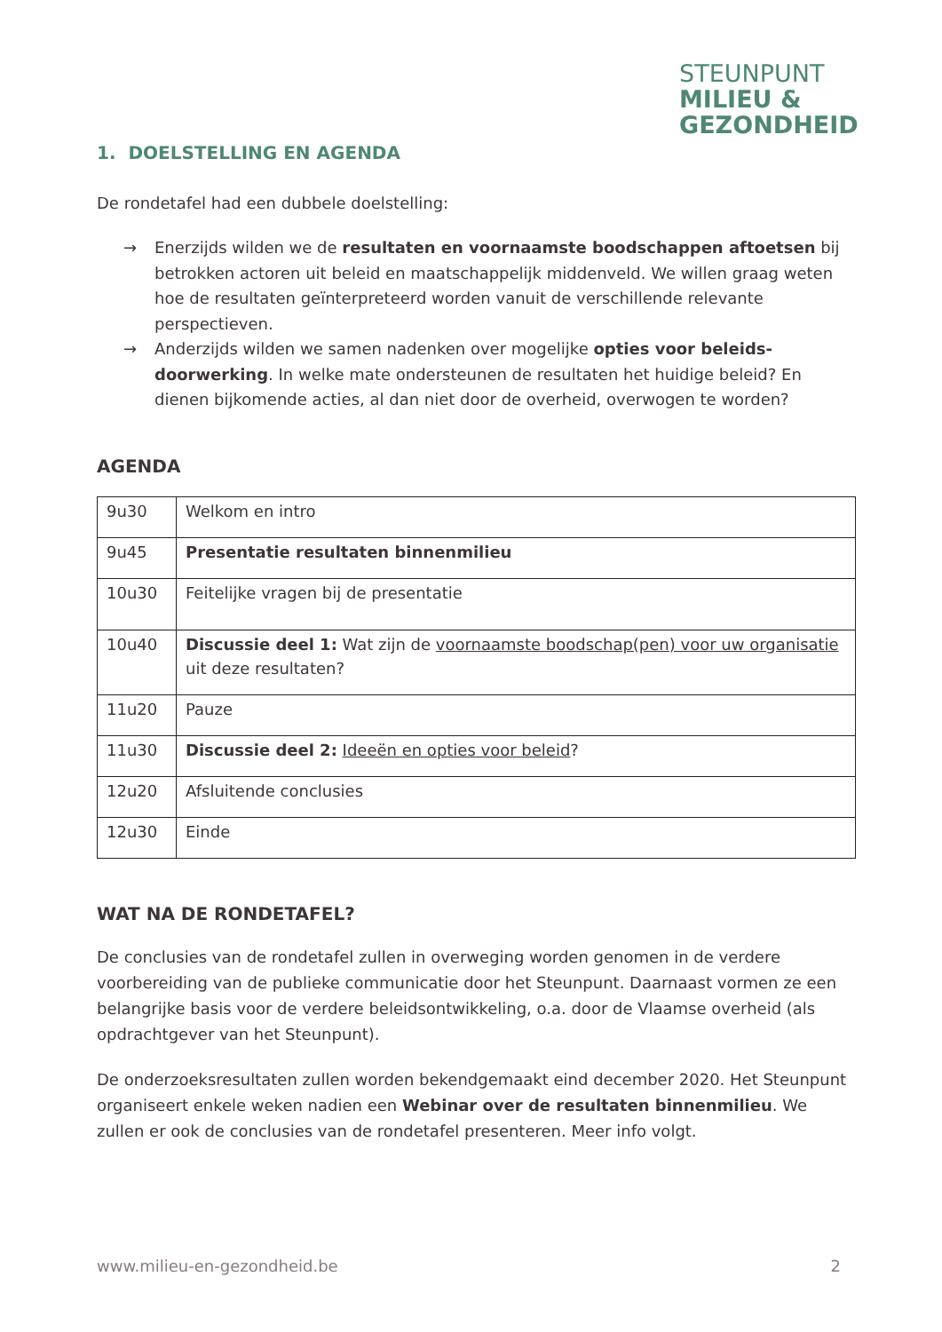STEUNPUNT
MILIEU &
GEZONDHEID
1. DOELSTELLING EN AGENDA
De rondetafel had een dubbele doelstelling:
→ Enerzijds wilden we de resultaten en voornaamste boodschappen aftoetsen bij betrokken actoren uit beleid en maatschappelijk middenveld. We willen graag weten hoe de resultaten geïnterpreteerd worden vanuit de verschillende relevante perspectieven.
→ Anderzijds wilden we samen nadenken over mogelijke opties voor beleids-doorwerking. In welke mate ondersteunen de resultaten het huidige beleid? En dienen bijkomende acties, al dan niet door de overheid, overwogen te worden?
AGENDA
| 9u30 | Welkom en intro |
| 9u45 | Presentatie resultaten binnenmilieu |
| 10u30 | Feitelijke vragen bij de presentatie |
| 10u40 | Discussie deel 1: Wat zijn de voornaamste boodschap(pen) voor uw organisatie uit deze resultaten? |
| 11u20 | Pauze |
| 11u30 | Discussie deel 2: Ideeën en opties voor beleid ? |
| 12u20 | Afsluitende conclusies |
| 12u30 | Einde |
WAT NA DE RONDETAFEL?
De conclusies van de rondetafel zullen in overweging worden genomen in de verdere voorbereiding van de publieke communicatie door het Steunpunt. Daarnaast vormen ze een belangrijke basis voor de verdere beleidsontwikkeling, o.a. door de Vlaamse overheid (als opdrachtgever van het Steunpunt).
De onderzoeksresultaten zullen worden bekendgemaakt eind december 2020. Het Steunpunt organiseert enkele weken nadien een Webinar over de resultaten binnenmilieu. We zullen er ook de conclusies van de rondetafel presenteren. Meer info volgt.
www.milieu-en-gezondheid.be 2